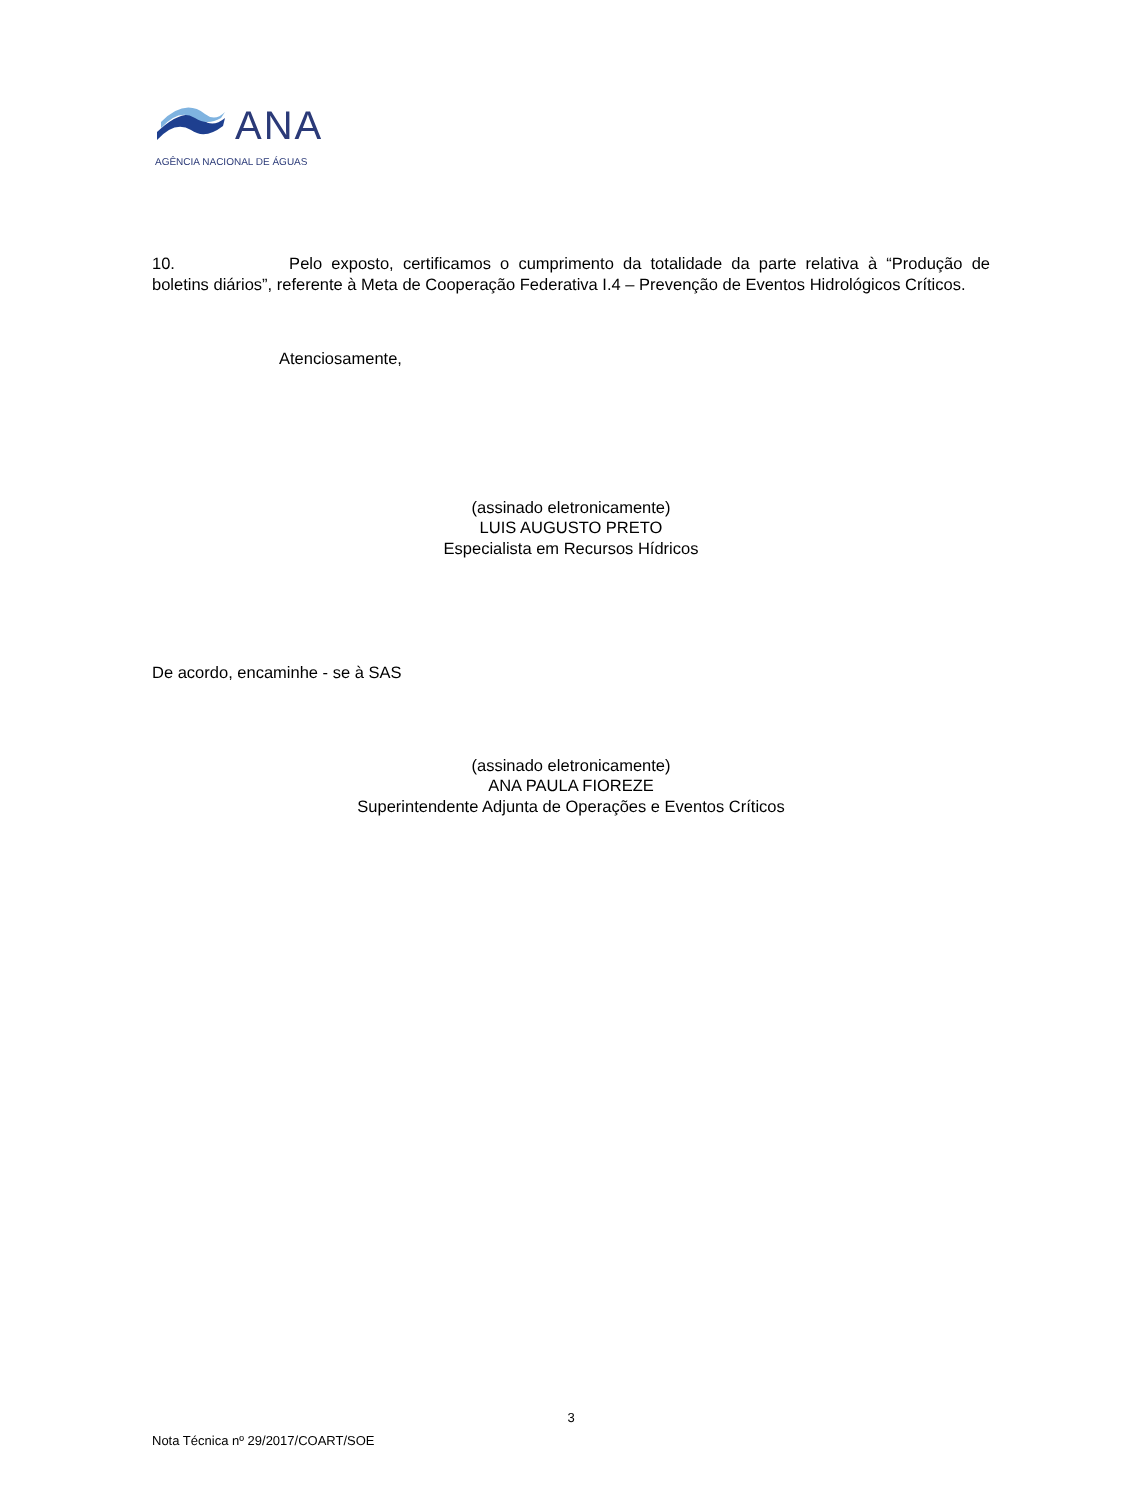ANA
AGÊNCIA NACIONAL DE ÁGUAS
10. Pelo exposto, certificamos o cumprimento da totalidade da parte relativa à “Produção de boletins diários”, referente à Meta de Cooperação Federativa I.4 – Prevenção de Eventos Hidrológicos Críticos.
Atenciosamente,
(assinado eletronicamente)
LUIS AUGUSTO PRETO
Especialista em Recursos Hídricos
De acordo, encaminhe - se à SAS
(assinado eletronicamente)
ANA PAULA FIOREZE
Superintendente Adjunta de Operações e Eventos Críticos
3
Nota Técnica nº 29/2017/COART/SOE